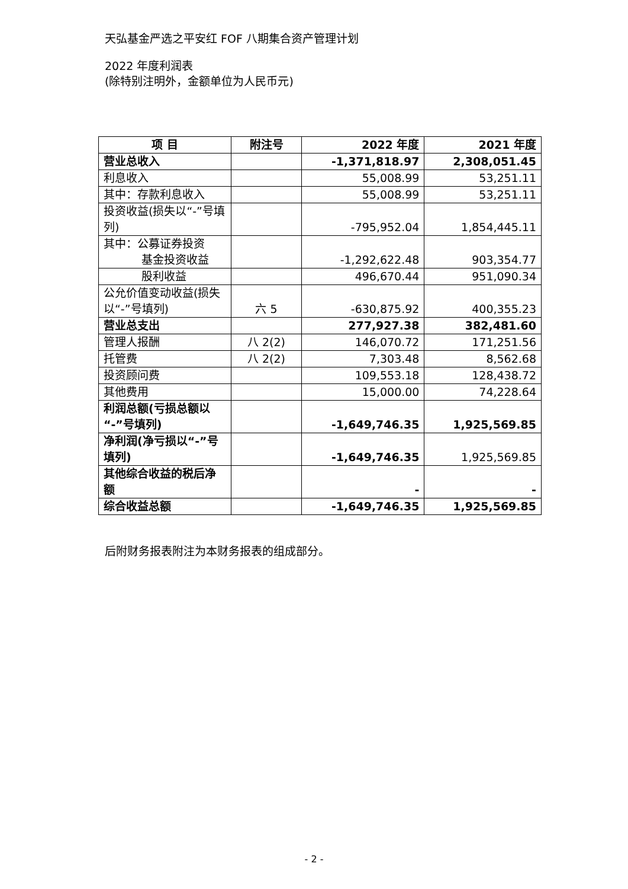天弘基金严选之平安红 FOF 八期集合资产管理计划
2022 年度利润表
(除特别注明外，金额单位为人民币元)
| 项 目 | 附注号 | 2022 年度 | 2021 年度 |
| --- | --- | --- | --- |
| 营业总收入 | | -1,371,818.97 | 2,308,051.45 |
| 利息收入 | | 55,008.99 | 53,251.11 |
| 其中：存款利息收入 | | 55,008.99 | 53,251.11 |
| 投资收益(损失以“-”号填列) | | -795,952.04 | 1,854,445.11 |
| 其中：公募证券投资 基金投资收益 | | -1,292,622.48 | 903,354.77 |
| 股利收益 | | 496,670.44 | 951,090.34 |
| 公允价值变动收益(损失以“-”号填列) | 六 5 | -630,875.92 | 400,355.23 |
| 营业总支出 | | 277,927.38 | 382,481.60 |
| 管理人报酬 | 八 2(2) | 146,070.72 | 171,251.56 |
| 托管费 | 八 2(2) | 7,303.48 | 8,562.68 |
| 投资顾问费 | | 109,553.18 | 128,438.72 |
| 其他费用 | | 15,000.00 | 74,228.64 |
| 利润总额(亏损总额以“-”号填列) | | -1,649,746.35 | 1,925,569.85 |
| 净利润(净亏损以“-”号填列) | | -1,649,746.35 | 1,925,569.85 |
| 其他综合收益的税后净额 | | - | - |
| 综合收益总额 | | -1,649,746.35 | 1,925,569.85 |
后附财务报表附注为本财务报表的组成部分。
- 2 -